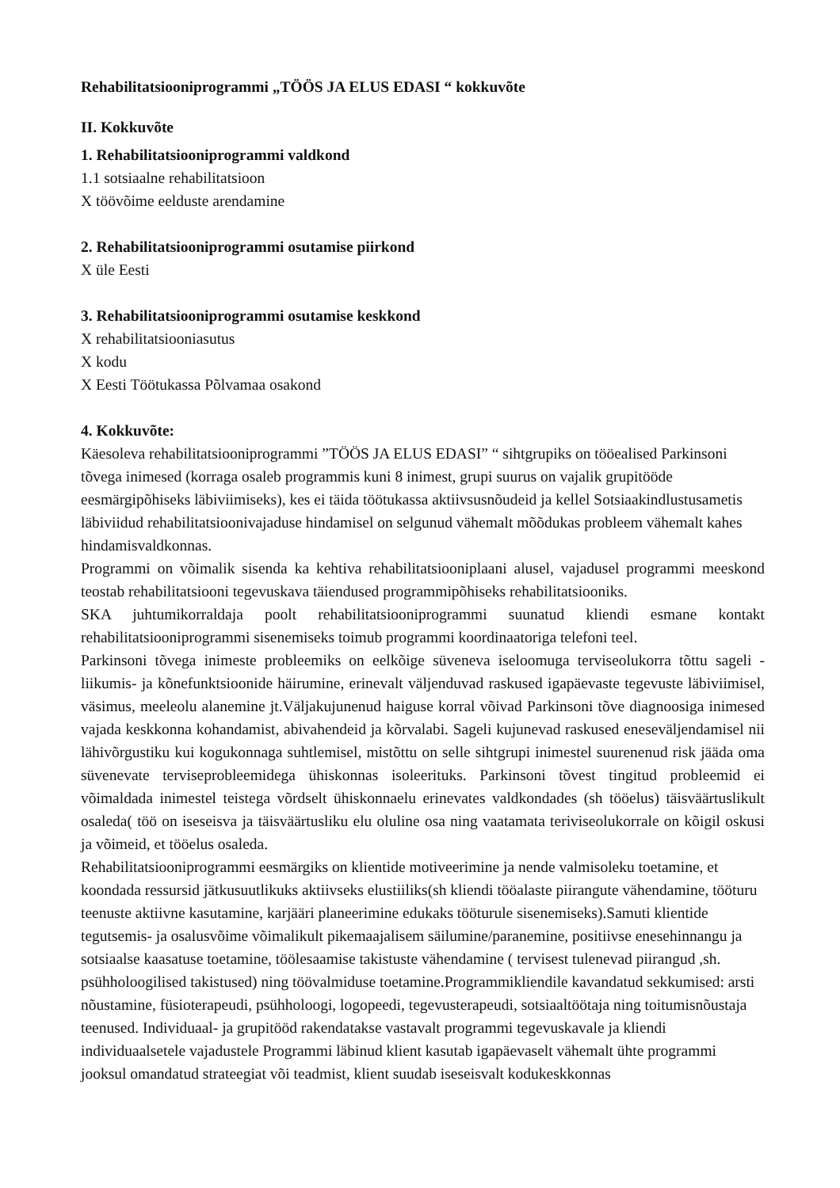Rehabilitatsiooniprogrammi „TÖÖS JA ELUS EDASI “ kokkuvõte
II. Kokkuvõte
1. Rehabilitatsiooniprogrammi valdkond
1.1 sotsiaalne rehabilitatsioon
X töövõime eelduste arendamine
2. Rehabilitatsiooniprogrammi osutamise piirkond
X üle Eesti
3. Rehabilitatsiooniprogrammi osutamise keskkond
X rehabilitatsiooniasutus
X kodu
X Eesti Töötukassa Põlvamaa osakond
4. Kokkuvõte:
Käesoleva rehabilitatsiooniprogrammi ”TÖÖS JA ELUS EDASI” “ sihtgrupiks on tööealised Parkinsoni tõvega inimesed (korraga osaleb programmis kuni 8 inimest, grupi suurus on vajalik grupitööde eesmärgipõhiseks läbiviimiseks), kes ei täida töötukassa aktiivsusnõudeid ja kellel Sotsiaakindlustusametis läbiviidud rehabilitatsioonivajaduse hindamisel on selgunud vähemalt mõõdukas probleem vähemalt kahes hindamisvaldkonnas.
Programmi on võimalik sisenda ka kehtiva rehabilitatsiooniplaani alusel, vajadusel programmi meeskond teostab rehabilitatsiooni tegevuskava täiendused programmipõhiseks rehabilitatsiooniks.
SKA juhtumikorraldaja poolt rehabilitatsiooniprogrammi suunatud kliendi esmane kontakt rehabilitatsiooniprogrammi sisenemiseks toimub programmi koordinaatoriga telefoni teel.
Parkinsoni tõvega inimeste probleemiks on eelkõige süveneva iseloomuga terviseolukorra tõttu sageli -liikumis- ja kõnefunktsioonide häirumine, erinevalt väljenduvad raskused igapäevaste tegevuste läbiviimisel, väsimus, meeleolu alanemine jt.Väljakujunenud haiguse korral võivad Parkinsoni tõve diagnoosiga inimesed vajada keskkonna kohandamist, abivahendeid ja kõrvalabi. Sageli kujunevad raskused eneseväljendamisel nii lähivõrgustiku kui kogukonnaga suhtlemisel, mistõttu on selle sihtgrupi inimestel suurenenud risk jääda oma süvenevate terviseprobleemidega ühiskonnas isoleerituks. Parkinsoni tõvest tingitud probleemid ei võimaldada inimestel teistega võrdselt ühiskonnaelu erinevates valdkondades (sh tööelus) täisväärtuslikult osaleda( töö on iseseisva ja täisväärtusliku elu oluline osa ning vaatamata teriviseolukorrale on kõigil oskusi ja võimeid, et tööelus osaleda.
Rehabilitatsiooniprogrammi eesmärgiks on klientide motiveerimine ja nende valmisoleku toetamine, et koondada ressursid jätkusuutlikuks aktiivseks elustiiliks(sh kliendi tööalaste piirangute vähendamine, tööturu teenuste aktiivne kasutamine, karjääri planeerimine edukaks tööturule sisenemiseks).Samuti klientide tegutsemis- ja osalusvõime võimalikult pikemaajalisem säilumine/paranemine, positiivse enesehinnangu ja sotsiaalse kaasatuse toetamine, töölesaamise takistuste vähendamine ( tervisest tulenevad piirangud ,sh. psühholoogilised takistused) ning töövalmiduse toetamine.Programmikliendile kavandatud sekkumised: arsti nõustamine, füsioterapeudi, psühholoogi, logopeedi, tegevusterapeudi, sotsiaaltöötaja ning toitumisnõustaja teenused. Individuaal- ja grupitööd rakendatakse vastavalt programmi tegevuskavale ja kliendi individuaalsetele vajadustele Programmi läbinud klient kasutab igapäevaselt vähemalt ühte programmi jooksul omandatud strateegiat või teadmist, klient suudab iseseisvalt kodukeskkonnas